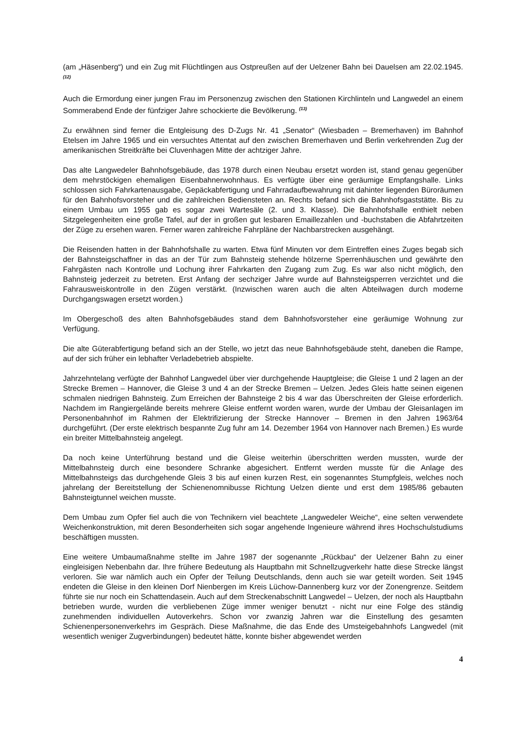(am „Häsenberg“) und ein Zug mit Flüchtlingen aus Ostpreußen auf der Uelzener Bahn bei Dauelsen am 22.02.1945. <sup>(12)</sup>
Auch die Ermordung einer jungen Frau im Personenzug zwischen den Stationen Kirchlinteln und Langwedel an einem Sommerabend Ende der fünfziger Jahre schockierte die Bevölkerung. <sup>(13)</sup>
Zu erwähnen sind ferner die Entgleisung des D-Zugs Nr. 41 „Senator“ (Wiesbaden – Bremerhaven) im Bahnhof Etelsen im Jahre 1965 und ein versuchtes Attentat auf den zwischen Bremerhaven und Berlin verkehrenden Zug der amerikanischen Streitkräfte bei Cluvenhagen Mitte der achtziger Jahre.
Das alte Langwedeler Bahnhofsgebäude, das 1978 durch einen Neubau ersetzt worden ist, stand genau gegenüber dem mehrstöckigen ehemaligen Eisenbahnerwohnhaus. Es verfügte über eine geräumige Empfangshalle. Links schlossen sich Fahrkartenausgabe, Gepäckabfertigung und Fahrradaufbewahrung mit dahinter liegenden Büroräumen für den Bahnhofsvorsteher und die zahlreichen Bediensteten an. Rechts befand sich die Bahnhofsgaststätte. Bis zu einem Umbau um 1955 gab es sogar zwei Wartesäle (2. und 3. Klasse). Die Bahnhofshalle enthielt neben Sitzgelegenheiten eine große Tafel, auf der in großen gut lesbaren Emaillezahlen und -buchstaben die Abfahrtzeiten der Züge zu ersehen waren. Ferner waren zahlreiche Fahrpläne der Nachbarstrecken ausgehängt.
Die Reisenden hatten in der Bahnhofshalle zu warten. Etwa fünf Minuten vor dem Eintreffen eines Zuges begab sich der Bahnsteigschaffner in das an der Tür zum Bahnsteig stehende hölzerne Sperrenhäuschen und gewährte den Fahrgästen nach Kontrolle und Lochung ihrer Fahrkarten den Zugang zum Zug. Es war also nicht möglich, den Bahnsteig jederzeit zu betreten. Erst Anfang der sechziger Jahre wurde auf Bahnsteigsperren verzichtet und die Fahrausweiskontrolle in den Zügen verstärkt. (Inzwischen waren auch die alten Abteilwagen durch moderne Durchgangswagen ersetzt worden.)
Im Obergeschoß des alten Bahnhofsgebäudes stand dem Bahnhofsvorsteher eine geräumige Wohnung zur Verfügung.
Die alte Güterabfertigung befand sich an der Stelle, wo jetzt das neue Bahnhofsgebäude steht, daneben die Rampe, auf der sich früher ein lebhafter Verladebetrieb abspielte.
Jahrzehntelang verfügte der Bahnhof Langwedel über vier durchgehende Hauptgleise; die Gleise 1 und 2 lagen an der Strecke Bremen – Hannover, die Gleise 3 und 4 an der Strecke Bremen – Uelzen. Jedes Gleis hatte seinen eigenen schmalen niedrigen Bahnsteig. Zum Erreichen der Bahnsteige 2 bis 4 war das Überschreiten der Gleise erforderlich. Nachdem im Rangiergelände bereits mehrere Gleise entfernt worden waren, wurde der Umbau der Gleisanlagen im Personenbahnhof im Rahmen der Elektrifizierung der Strecke Hannover – Bremen in den Jahren 1963/64 durchgeführt. (Der erste elektrisch bespannte Zug fuhr am 14. Dezember 1964 von Hannover nach Bremen.) Es wurde ein breiter Mittelbahnsteig angelegt.
Da noch keine Unterführung bestand und die Gleise weiterhin überschritten werden mussten, wurde der Mittelbahnsteig durch eine besondere Schranke abgesichert. Entfernt werden musste für die Anlage des Mittelbahnsteigs das durchgehende Gleis 3 bis auf einen kurzen Rest, ein sogenanntes Stumpfgleis, welches noch jahrelang der Bereitstellung der Schienenomnibusse Richtung Uelzen diente und erst dem 1985/86 gebauten Bahnsteigtunnel weichen musste.
Dem Umbau zum Opfer fiel auch die von Technikern viel beachtete „Langwedeler Weiche“, eine selten verwendete Weichenkonstruktion, mit deren Besonderheiten sich sogar angehende Ingenieure während ihres Hochschulstudiums beschäftigen mussten.
Eine weitere Umbaumaßnahme stellte im Jahre 1987 der sogenannte „Rückbau“ der Uelzener Bahn zu einer eingleisigen Nebenbahn dar. Ihre frühere Bedeutung als Hauptbahn mit Schnellzugverkehr hatte diese Strecke längst verloren. Sie war nämlich auch ein Opfer der Teilung Deutschlands, denn auch sie war geteilt worden. Seit 1945 endeten die Gleise in den kleinen Dorf Nienbergen im Kreis Lüchow-Dannenberg kurz vor der Zonengrenze. Seitdem führte sie nur noch ein Schattendasein. Auch auf dem Streckenabschnitt Langwedel – Uelzen, der noch als Hauptbahn betrieben wurde, wurden die verbliebenen Züge immer weniger benutzt - nicht nur eine Folge des ständig zunehmenden individuellen Autoverkehrs. Schon vor zwanzig Jahren war die Einstellung des gesamten Schienenpersonenverkehrs im Gespräch. Diese Maßnahme, die das Ende des Umsteigebahnhofs Langwedel (mit wesentlich weniger Zugverbindungen) bedeutet hätte, konnte bisher abgewendet werden
4